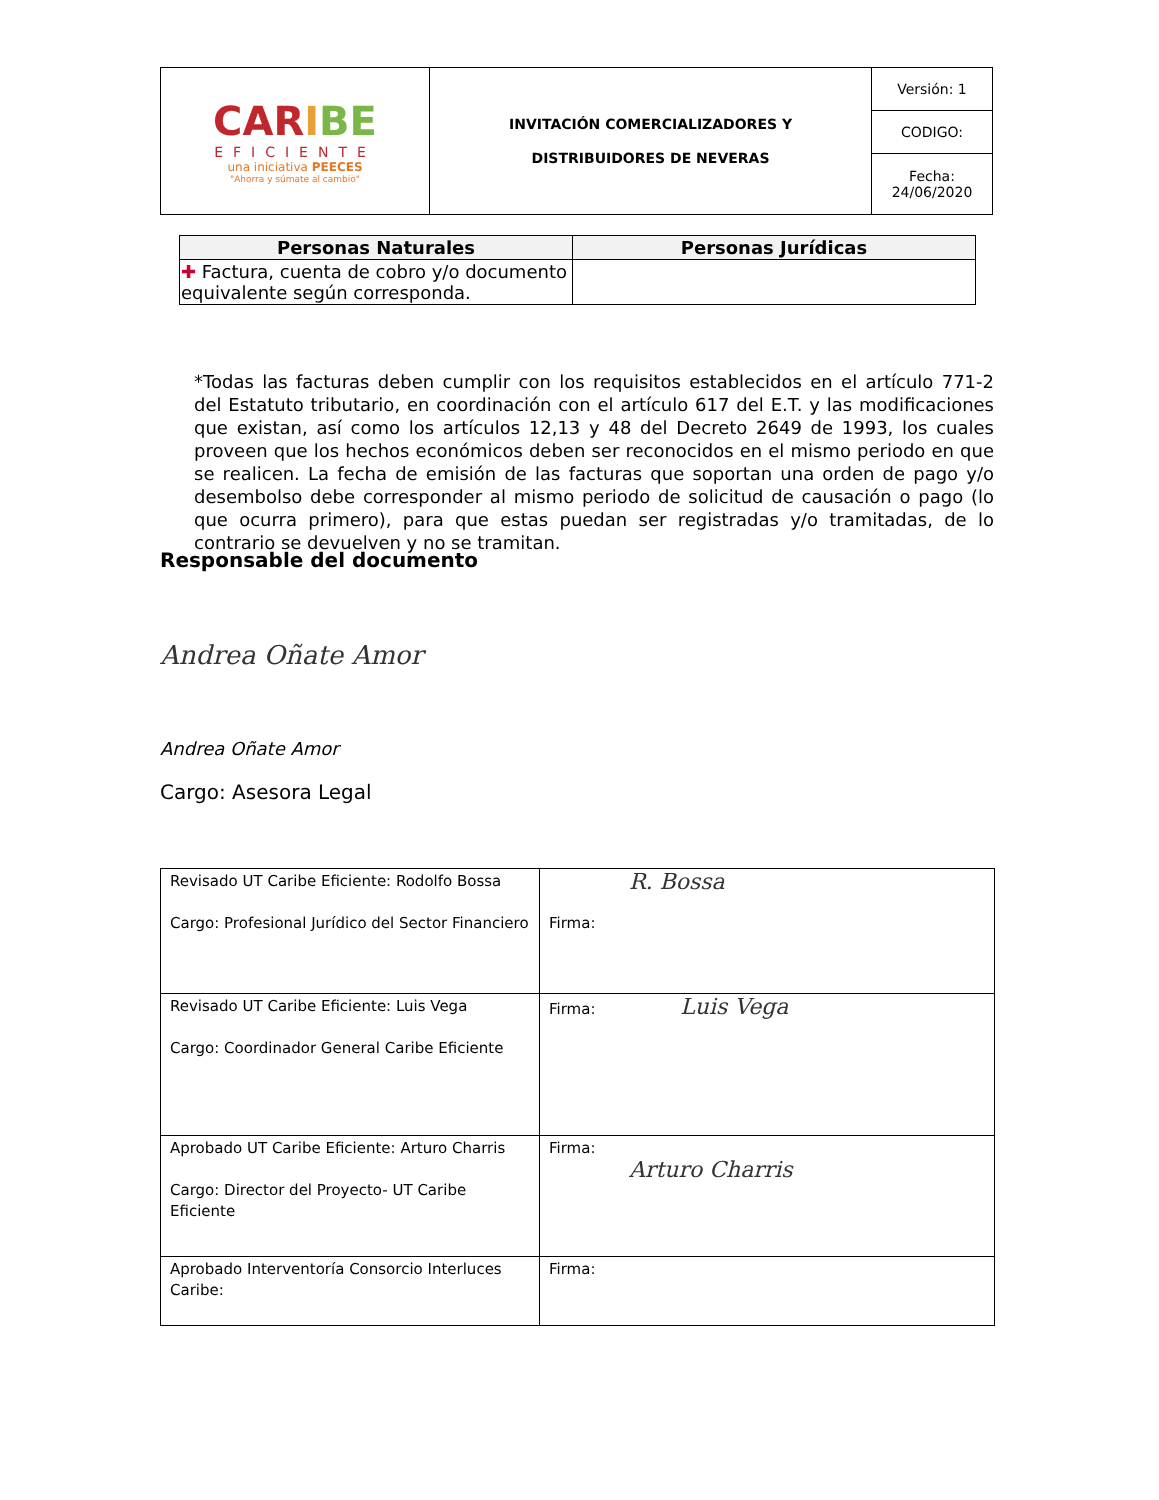| CAR I BE EFICIENTE una iniciativa PEECES "Ahorra y súmate al cambio" | INVITACIÓN COMERCIALIZADORES Y DISTRIBUIDORES DE NEVERAS | Versión: 1 |
| | | CODIGO: |
| | | Fecha: 24/06/2020 |
| Personas Naturales | Personas Jurídicas |
| --- | --- |
| ✚ Factura, cuenta de cobro y/o documento equivalente según corresponda. | |
*Todas las facturas deben cumplir con los requisitos establecidos en el artículo 771-2 del Estatuto tributario, en coordinación con el artículo 617 del E.T. y las modificaciones que existan, así como los artículos 12,13 y 48 del Decreto 2649 de 1993, los cuales proveen que los hechos económicos deben ser reconocidos en el mismo periodo en que se realicen. La fecha de emisión de las facturas que soportan una orden de pago y/o desembolso debe corresponder al mismo periodo de solicitud de causación o pago (lo que ocurra primero), para que estas puedan ser registradas y/o tramitadas, de lo contrario se devuelven y no se tramitan.
Responsable del documento
Andrea Oñate Amor
Andrea Oñate Amor
Cargo: Asesora Legal
| Revisado UT Caribe Eficiente: Rodolfo Bossa Cargo: Profesional Jurídico del Sector Financiero | R. Bossa Firma: |
| Revisado UT Caribe Eficiente: Luis Vega Cargo: Coordinador General Caribe Eficiente | Firma: Luis Vega |
| Aprobado UT Caribe Eficiente: Arturo Charris Cargo: Director del Proyecto- UT Caribe Eficiente | Firma: Arturo Charris |
| Aprobado Interventoría Consorcio Interluces Caribe: | Firma: |